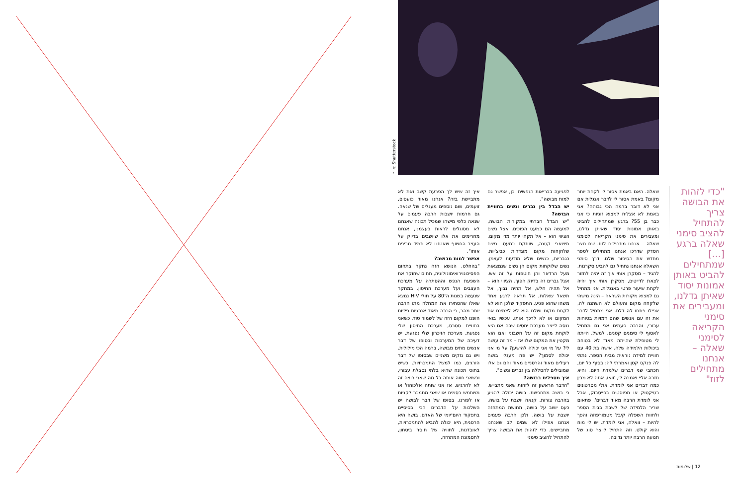איור: Shutterstock
"כדי לזהות את הבושה צריך להתחיל להציב סימני שאלה ברגע [...] שמתחילים להביט באותן אמונות יסוד שאיתן גדלנו, ומעבירים את סימני הקריאה לסימני שאלה – אנחנו מתחילים לזוז"
איך זה שיש לך הפרעת קשב ואת לא מתביישת בזה? אנחנו מאוד כועסים, זועמים, ושם נוספים מעגלים של שנאה. גם חרמות יושבות הרבה פעמים על שנאה כלפי מישהו שמכיל תכונה שאנחנו לא מסוגלים לראות בעצמנו, אנחנו מחרימים את אלו שיושבים בדיוק על העצב החשוף שאנחנו לא תמיד מבינים אותו".
אפשר למות מבושה?
"בהחלט. הנושא הזה נחקר בתחום הפסיכונוירואימונולוגיה, תחום שחוקר את השפעת הנפש וההסתרה על מערכת העצבים ועל מערכת החיסון. במחקר שנעשה בשנות ה־80 על חולי HIV נמצא שאלו שהסתירו את המחלה מתו הרבה יותר מהר, כי הרבה מאוד אנרגיות פיזיות הופנו למקום הזה של לשמור סוד. כשאני בחוויית סטרס, מערכת החיסון שלי נפגעת, מערכת הזיכרון שלי נפגעת, יש דעיכה של המערכות ובסופו של דבר אנשים מתים מבושה, ברמה הכי מילולית. ויש גם נזקים משניים שבסופו של דבר הורגים, כמו למשל התמכרויות. כשיש בתוכי תכונה שהיא בלתי נסבלת עבורי, וכשאני חווה אותה כל מה שאני רוצה זה לא להרגיש, אז אני שותה אלכוהול או משתמש בסמים או שאני מתמכר לקניות או לפורנו. בסופו של דבר לבושה יש השלכות על הדברים הכי בסיסיים בתפקוד היום־יומי של האדם. בושה היא הרסנית, היא יכולה להביא להתמכרויות, לאובדנות, לחוויה של חוסר ביטחון, לתסמונת המתחזה,
לפגיעה בבריאות הנפשית וכן, אפשר גם למות מבושה".
יש הבדל בין גברים ונשים בחוויית הבושה?
"יש הבדל חברתי במקורות הבושה, למעשה הם כמעט הפוכים. אצל נשים הציווי הוא – אל תקחי יותר מדי מקום, תישארי קטנה, שותקת כמעט. נשים שלוקחות מקום מוגדרות כביצ'יות, כגבריות, כנשים שלא מודעות לעצמן. נשים שלוקחות מקום הן נשים שנמצאות מעל הרדאר והן חוטפות על זה אש. אצל גברים זה בדיוק הפוך. הציווי הוא – אל תהיה חלש, אל תהיה נבוך, אל תשאל שאלות, אל תראה לרגע אחד משהו שהוא פגיע. התפקיד שלכן הוא לא לקחת מקום ושלנו הוא לא לצמצם את המקום או לא לרכך אותו. עכשיו בואי ננסה לייצר מערכת יחסים שבה אם היא לוקחת מקום זה על חשבוני ואם הוא מקטין את המקום שלו אז – מה זה עושה לי? על מי אני יכולה להישען? על מי אני יכולה לסמוך? יש פה מעגלי בושה רעילים מאוד והרסניים מאוד והם גם אלו שמובילים להסללה בין גברים ונשים".
איך מטפלים בבושה?
"הדבר הראשון זה לזהות שאני מתבייש, כי בושה מתחפשת. בושה יכולה להגיע בהרבה צורות, קנאה יושבת על בושה, כעס יושב על בושה, תחושת המתחזה יושבת על בושה, ולכן הרבה פעמים אנחנו אפילו לא שמים לב שאנחנו מתביישים. כדי לזהות את הבושה צריך להתחיל להציב סימני
שאלה. האם באמת אסור לי לקחת יותר מקום? באמת אסור לי לדבר אנגלית אם אני לא דובר ברמה הכי גבוהה? אני באמת לא אצליח למצוא זוגיות כי אני כבר בן 55? ברגע שמתחילים להביט באותן אמונות יסוד שאיתן גדלנו, ומעבירים את סימני הקריאה לסימני שאלה – אנחנו מתחילים לזוז. שם נוצר הסדק שדרכו אנחנו מתחילים לספר מחדש את הסיפור שלנו. דרך סימני השאלה אנחנו נתחיל גם להביע סקרנות. להגיד – מסקרן אותי איך זה יהיה לחזור לצאת לדייטים, מסקרן אותי איך יהיה לקחת שיעור פרטי באנגלית. אני מתחיל גם למצוא מקורות השראה – הינה מישהי שלקחה מקום והעולם לא השתנה לה, אפילו פתחו לה דלת. אני מתחיל לדבר את זה עם אנשים שהם דמויות בטוחות עבורי, והרבה פעמים אני גם מתחיל לאסוף לי סימנים קטנים. למשל, הייתה לי מטופלת שהייתה מאוד לא בטוחה ביכולות הלמידה שלה. אישה בת 40 עם חוויית למידה נוראית מבית הספר. נתתי לה פנקס קטן ואמרתי לה: בסוף כל יום, תכתבי שני דברים שלמדת היום. והיא חזרה אליי ואמרה לי, 'וואו, אתה לא מבין כמה דברים אני לומדת. אולי מסרטונים בטיקטוק או מפוסטים בפייסבוק, אבל אני לומדת הרבה מאוד דברים'. פתאום שריר הלמידה של לשבת בבית הספר ולחוות השפלה קיבל מטמורפוזה והפך להיות – וואלה, אני לומדת. יש לי מוח והוא קולט. וזה התחיל לייצר סוג של תנועה הרבה יותר נדיבה.
12 | שלומות